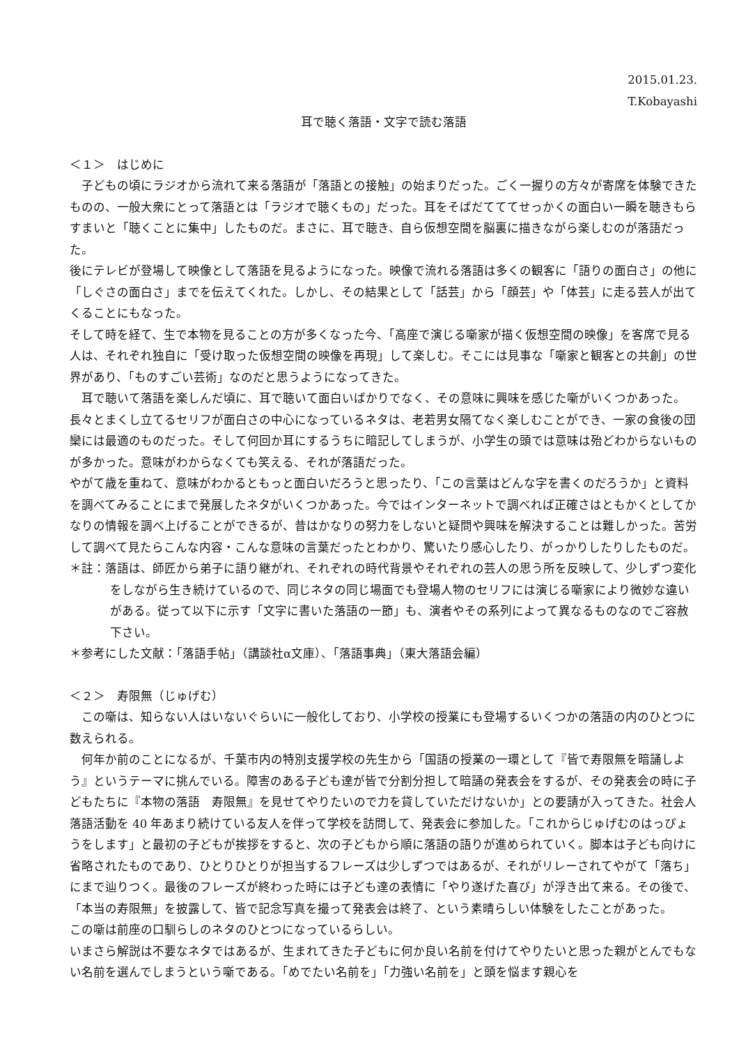2015.01.23.
T.Kobayashi
耳で聴く落語・文字で読む落語
＜１＞　はじめに
　子どもの頃にラジオから流れて来る落語が「落語との接触」の始まりだった。ごく一握りの方々が寄席を体験できたものの、一般大衆にとって落語とは「ラジオで聴くもの」だった。耳をそばだてててせっかくの面白い一瞬を聴きもらすまいと「聴くことに集中」したものだ。まさに、耳で聴き、自ら仮想空間を脳裏に描きながら楽しむのが落語だった。
後にテレビが登場して映像として落語を見るようになった。映像で流れる落語は多くの観客に「語りの面白さ」の他に「しぐさの面白さ」までを伝えてくれた。しかし、その結果として「話芸」から「顔芸」や「体芸」に走る芸人が出てくることにもなった。
そして時を経て、生で本物を見ることの方が多くなった今、「高座で演じる噺家が描く仮想空間の映像」を客席で見る人は、それぞれ独自に「受け取った仮想空間の映像を再現」して楽しむ。そこには見事な「噺家と観客との共創」の世界があり、「ものすごい芸術」なのだと思うようになってきた。
　耳で聴いて落語を楽しんだ頃に、耳で聴いて面白いばかりでなく、その意味に興味を感じた噺がいくつかあった。長々とまくし立てるセリフが面白さの中心になっているネタは、老若男女隔てなく楽しむことができ、一家の食後の団欒には最適のものだった。そして何回か耳にするうちに暗記してしまうが、小学生の頭では意味は殆どわからないものが多かった。意味がわからなくても笑える、それが落語だった。
やがて歳を重ねて、意味がわかるともっと面白いだろうと思ったり、「この言葉はどんな字を書くのだろうか」と資料を調べてみることにまで発展したネタがいくつかあった。今ではインターネットで調べれば正確さはともかくとしてかなりの情報を調べ上げることができるが、昔はかなりの努力をしないと疑問や興味を解決することは難しかった。苦労して調べて見たらこんな内容・こんな意味の言葉だったとわかり、驚いたり感心したり、がっかりしたりしたものだ。
＊註：落語は、師匠から弟子に語り継がれ、それぞれの時代背景やそれぞれの芸人の思う所を反映して、少しずつ変化をしながら生き続けているので、同じネタの同じ場面でも登場人物のセリフには演じる噺家により微妙な違いがある。従って以下に示す「文字に書いた落語の一節」も、演者やその系列によって異なるものなのでご容赦下さい。
＊参考にした文献：「落語手帖」（講談社α文庫）、「落語事典」（東大落語会編）
＜２＞　寿限無（じゅげむ）
　この噺は、知らない人はいないぐらいに一般化しており、小学校の授業にも登場するいくつかの落語の内のひとつに数えられる。
　何年か前のことになるが、千葉市内の特別支援学校の先生から「国語の授業の一環として『皆で寿限無を暗誦しよう』というテーマに挑んでいる。障害のある子ども達が皆で分割分担して暗誦の発表会をするが、その発表会の時に子どもたちに『本物の落語　寿限無』を見せてやりたいので力を貸していただけないか」との要請が入ってきた。社会人落語活動を 40 年あまり続けている友人を伴って学校を訪問して、発表会に参加した。「これからじゅげむのはっぴょうをします」と最初の子どもが挨拶をすると、次の子どもから順に落語の語りが進められていく。脚本は子ども向けに省略されたものであり、ひとりひとりが担当するフレーズは少しずつではあるが、それがリレーされてやがて「落ち」にまで辿りつく。最後のフレーズが終わった時には子ども達の表情に「やり遂げた喜び」が浮き出て来る。その後で、「本当の寿限無」を披露して、皆で記念写真を撮って発表会は終了、という素晴らしい体験をしたことがあった。
この噺は前座の口馴らしのネタのひとつになっているらしい。
いまさら解説は不要なネタではあるが、生まれてきた子どもに何か良い名前を付けてやりたいと思った親がとんでもない名前を選んでしまうという噺である。「めでたい名前を」「力強い名前を」と頭を悩ます親心を